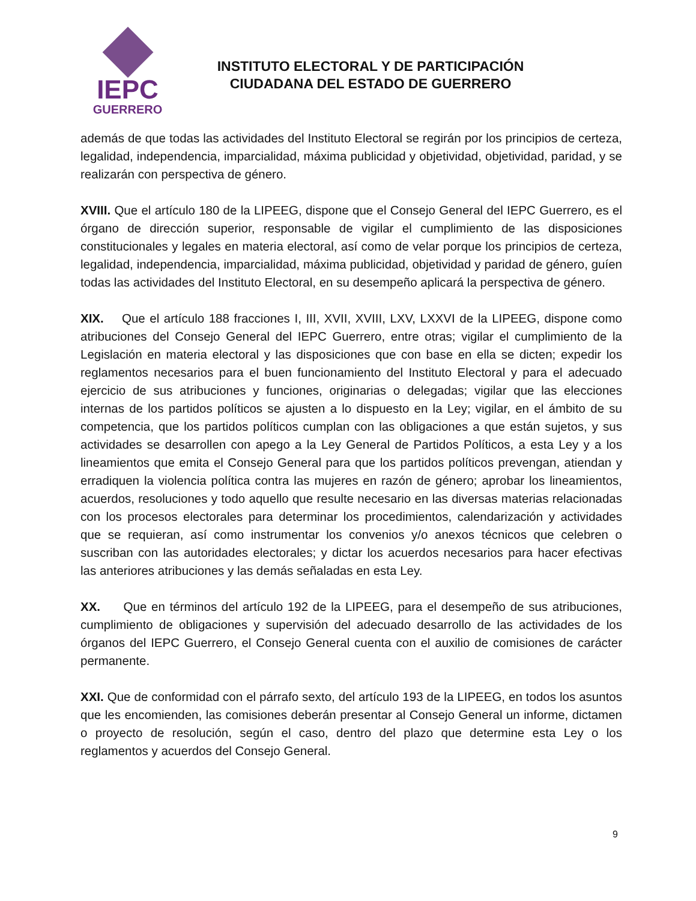IEPC
GUERRERO
INSTITUTO ELECTORAL Y DE PARTICIPACIÓN
CIUDADANA DEL ESTADO DE GUERRERO
además de que todas las actividades del Instituto Electoral se regirán por los principios de certeza, legalidad, independencia, imparcialidad, máxima publicidad y objetividad, objetividad, paridad, y se realizarán con perspectiva de género.
XVIII. Que el artículo 180 de la LIPEEG, dispone que el Consejo General del IEPC Guerrero, es el órgano de dirección superior, responsable de vigilar el cumplimiento de las disposiciones constitucionales y legales en materia electoral, así como de velar porque los principios de certeza, legalidad, independencia, imparcialidad, máxima publicidad, objetividad y paridad de género, guíen todas las actividades del Instituto Electoral, en su desempeño aplicará la perspectiva de género.
XIX. Que el artículo 188 fracciones I, III, XVII, XVIII, LXV, LXXVI de la LIPEEG, dispone como atribuciones del Consejo General del IEPC Guerrero, entre otras; vigilar el cumplimiento de la Legislación en materia electoral y las disposiciones que con base en ella se dicten; expedir los reglamentos necesarios para el buen funcionamiento del Instituto Electoral y para el adecuado ejercicio de sus atribuciones y funciones, originarias o delegadas; vigilar que las elecciones internas de los partidos políticos se ajusten a lo dispuesto en la Ley; vigilar, en el ámbito de su competencia, que los partidos políticos cumplan con las obligaciones a que están sujetos, y sus actividades se desarrollen con apego a la Ley General de Partidos Políticos, a esta Ley y a los lineamientos que emita el Consejo General para que los partidos políticos prevengan, atiendan y erradiquen la violencia política contra las mujeres en razón de género; aprobar los lineamientos, acuerdos, resoluciones y todo aquello que resulte necesario en las diversas materias relacionadas con los procesos electorales para determinar los procedimientos, calendarización y actividades que se requieran, así como instrumentar los convenios y/o anexos técnicos que celebren o suscriban con las autoridades electorales; y dictar los acuerdos necesarios para hacer efectivas las anteriores atribuciones y las demás señaladas en esta Ley.
XX. Que en términos del artículo 192 de la LIPEEG, para el desempeño de sus atribuciones, cumplimiento de obligaciones y supervisión del adecuado desarrollo de las actividades de los órganos del IEPC Guerrero, el Consejo General cuenta con el auxilio de comisiones de carácter permanente.
XXI. Que de conformidad con el párrafo sexto, del artículo 193 de la LIPEEG, en todos los asuntos que les encomienden, las comisiones deberán presentar al Consejo General un informe, dictamen o proyecto de resolución, según el caso, dentro del plazo que determine esta Ley o los reglamentos y acuerdos del Consejo General.
9